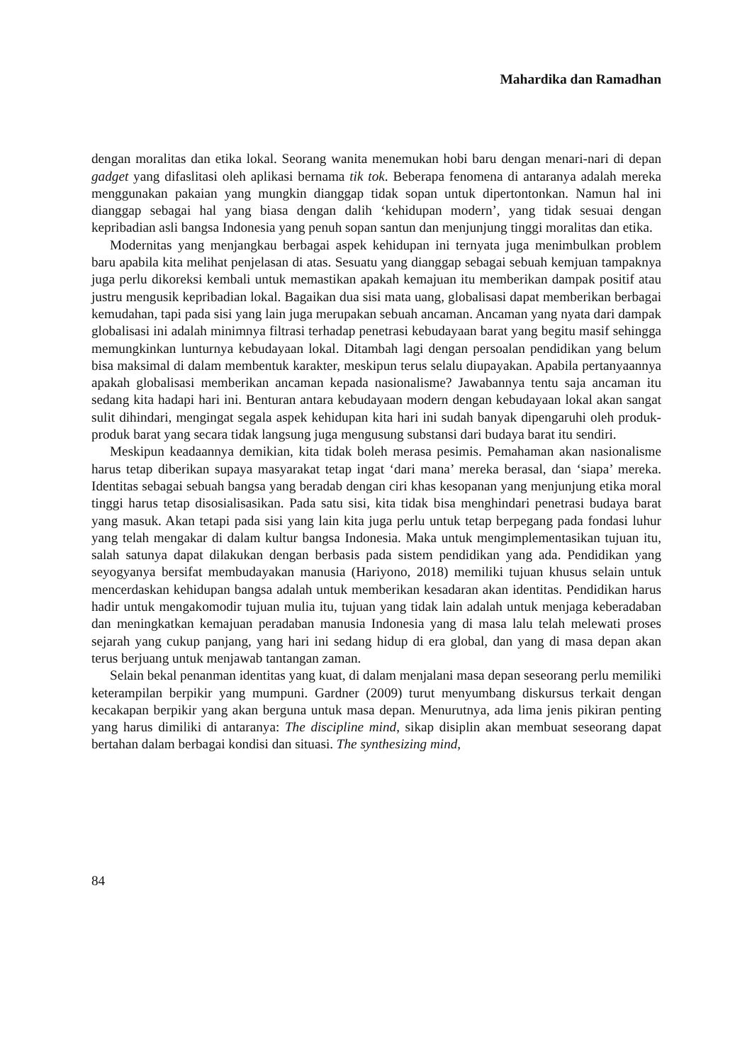Mahardika dan Ramadhan
dengan moralitas dan etika lokal. Seorang wanita menemukan hobi baru dengan menari-nari di depan gadget yang difaslitasi oleh aplikasi bernama tik tok. Beberapa fenomena di antaranya adalah mereka menggunakan pakaian yang mungkin dianggap tidak sopan untuk dipertontonkan. Namun hal ini dianggap sebagai hal yang biasa dengan dalih ‘kehidupan modern’, yang tidak sesuai dengan kepribadian asli bangsa Indonesia yang penuh sopan santun dan menjunjung tinggi moralitas dan etika.
Modernitas yang menjangkau berbagai aspek kehidupan ini ternyata juga menimbulkan problem baru apabila kita melihat penjelasan di atas. Sesuatu yang dianggap sebagai sebuah kemjuan tampaknya juga perlu dikoreksi kembali untuk memastikan apakah kemajuan itu memberikan dampak positif atau justru mengusik kepribadian lokal. Bagaikan dua sisi mata uang, globalisasi dapat memberikan berbagai kemudahan, tapi pada sisi yang lain juga merupakan sebuah ancaman. Ancaman yang nyata dari dampak globalisasi ini adalah minimnya filtrasi terhadap penetrasi kebudayaan barat yang begitu masif sehingga memungkinkan lunturnya kebudayaan lokal. Ditambah lagi dengan persoalan pendidikan yang belum bisa maksimal di dalam membentuk karakter, meskipun terus selalu diupayakan. Apabila pertanyaannya apakah globalisasi memberikan ancaman kepada nasionalisme? Jawabannya tentu saja ancaman itu sedang kita hadapi hari ini. Benturan antara kebudayaan modern dengan kebudayaan lokal akan sangat sulit dihindari, mengingat segala aspek kehidupan kita hari ini sudah banyak dipengaruhi oleh produk-produk barat yang secara tidak langsung juga mengusung substansi dari budaya barat itu sendiri.
Meskipun keadaannya demikian, kita tidak boleh merasa pesimis. Pemahaman akan nasionalisme harus tetap diberikan supaya masyarakat tetap ingat ‘dari mana’ mereka berasal, dan ‘siapa’ mereka. Identitas sebagai sebuah bangsa yang beradab dengan ciri khas kesopanan yang menjunjung etika moral tinggi harus tetap disosialisasikan. Pada satu sisi, kita tidak bisa menghindari penetrasi budaya barat yang masuk. Akan tetapi pada sisi yang lain kita juga perlu untuk tetap berpegang pada fondasi luhur yang telah mengakar di dalam kultur bangsa Indonesia. Maka untuk mengimplementasikan tujuan itu, salah satunya dapat dilakukan dengan berbasis pada sistem pendidikan yang ada. Pendidikan yang seyogyanya bersifat membudayakan manusia (Hariyono, 2018) memiliki tujuan khusus selain untuk mencerdaskan kehidupan bangsa adalah untuk memberikan kesadaran akan identitas. Pendidikan harus hadir untuk mengakomodir tujuan mulia itu, tujuan yang tidak lain adalah untuk menjaga keberadaban dan meningkatkan kemajuan peradaban manusia Indonesia yang di masa lalu telah melewati proses sejarah yang cukup panjang, yang hari ini sedang hidup di era global, dan yang di masa depan akan terus berjuang untuk menjawab tantangan zaman.
Selain bekal penanman identitas yang kuat, di dalam menjalani masa depan seseorang perlu memiliki keterampilan berpikir yang mumpuni. Gardner (2009) turut menyumbang diskursus terkait dengan kecakapan berpikir yang akan berguna untuk masa depan. Menurutnya, ada lima jenis pikiran penting yang harus dimiliki di antaranya: The discipline mind, sikap disiplin akan membuat seseorang dapat bertahan dalam berbagai kondisi dan situasi. The synthesizing mind,
84